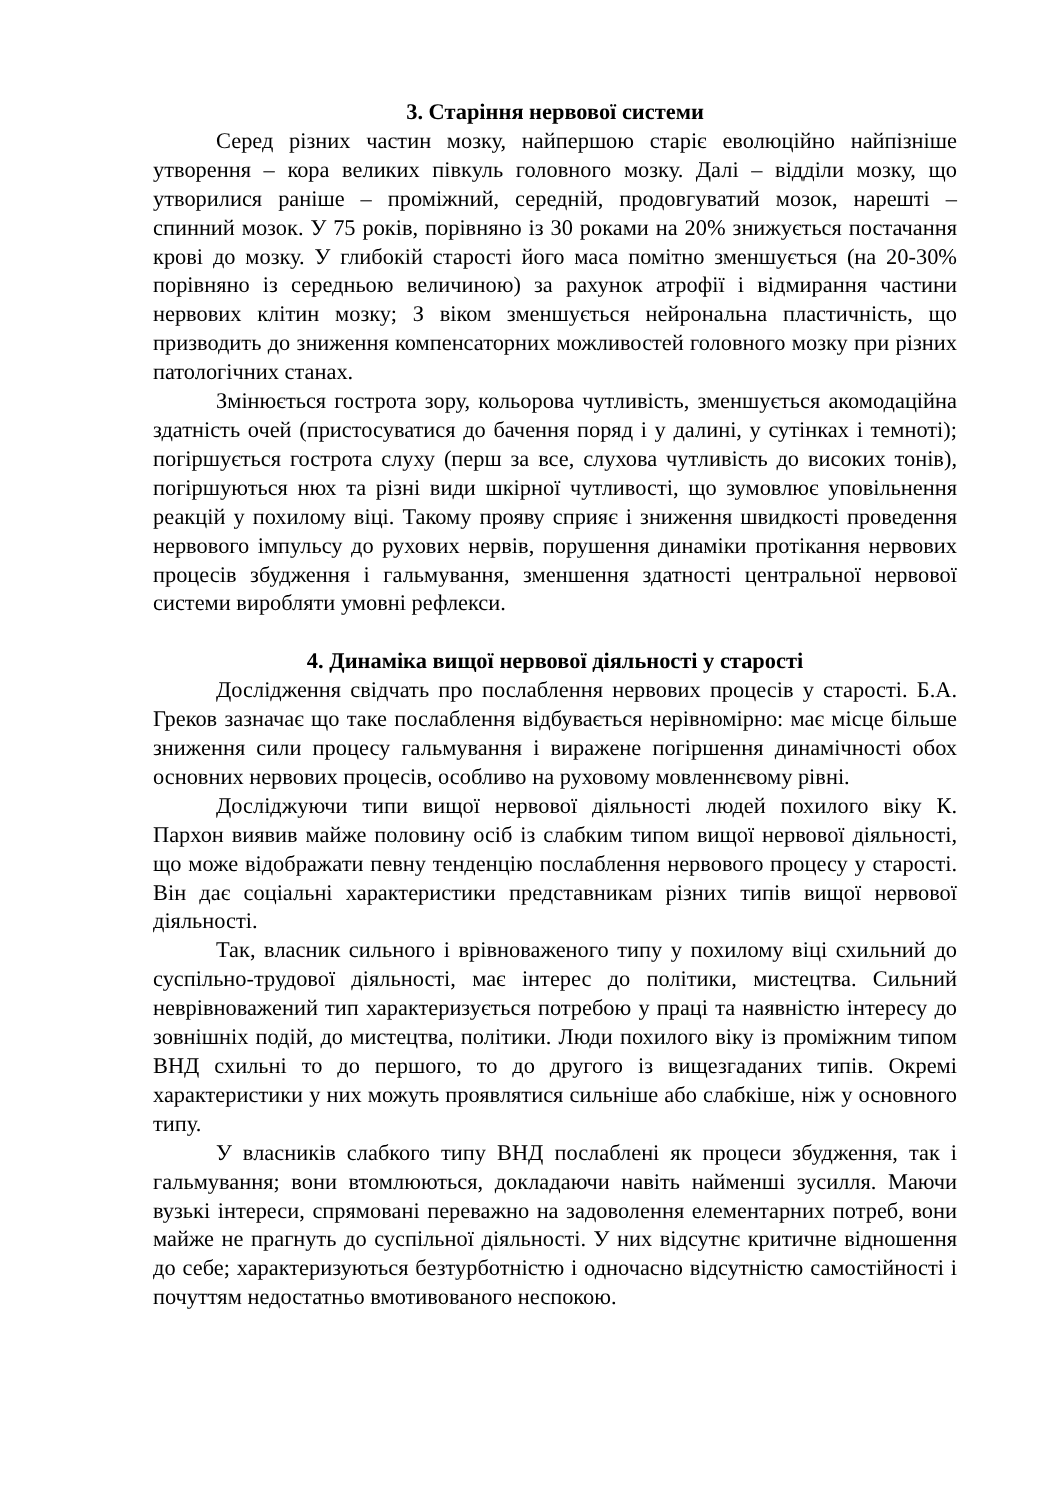3. Старіння нервової системи
Серед різних частин мозку, найпершою старіє еволюційно найпізніше утворення – кора великих півкуль головного мозку. Далі – відділи мозку, що утворилися раніше – проміжний, середній, продовгуватий мозок, нарешті – спинний мозок. У 75 років, порівняно із 30 роками на 20% знижується постачання крові до мозку. У глибокій старості його маса помітно зменшується (на 20-30% порівняно із середньою величиною) за рахунок атрофії і відмирання частини нервових клітин мозку; З віком зменшується нейрональна пластичність, що призводить до зниження компенсаторних можливостей головного мозку при різних патологічних станах.
Змінюється гострота зору, кольорова чутливість, зменшується акомодаційна здатність очей (пристосуватися до бачення поряд і у далині, у сутінках і темноті); погіршується гострота слуху (перш за все, слухова чутливість до високих тонів), погіршуються нюх та різні види шкірної чутливості, що зумовлює уповільнення реакцій у похилому віці. Такому прояву сприяє і зниження швидкості проведення нервового імпульсу до рухових нервів, порушення динаміки протікання нервових процесів збудження і гальмування, зменшення здатності центральної нервової системи виробляти умовні рефлекси.
4. Динаміка вищої нервової діяльності у старості
Дослідження свідчать про послаблення нервових процесів у старості. Б.А. Греков зазначає що таке послаблення відбувається нерівномірно: має місце більше зниження сили процесу гальмування і виражене погіршення динамічності обох основних нервових процесів, особливо на руховому мовленнєвому рівні.
Досліджуючи типи вищої нервової діяльності людей похилого віку К. Пархон виявив майже половину осіб із слабким типом вищої нервової діяльності, що може відображати певну тенденцію послаблення нервового процесу у старості. Він дає соціальні характеристики представникам різних типів вищої нервової діяльності.
Так, власник сильного і врівноваженого типу у похилому віці схильний до суспільно-трудової діяльності, має інтерес до політики, мистецтва. Сильний неврівноважений тип характеризується потребою у праці та наявністю інтересу до зовнішніх подій, до мистецтва, політики. Люди похилого віку із проміжним типом ВНД схильні то до першого, то до другого із вищезгаданих типів. Окремі характеристики у них можуть проявлятися сильніше або слабкіше, ніж у основного типу.
У власників слабкого типу ВНД послаблені як процеси збудження, так і гальмування; вони втомлюються, докладаючи навіть найменші зусилля. Маючи вузькі інтереси, спрямовані переважно на задоволення елементарних потреб, вони майже не прагнуть до суспільної діяльності. У них відсутнє критичне відношення до себе; характеризуються безтурботністю і одночасно відсутністю самостійності і почуттям недостатньо вмотивованого неспокою.